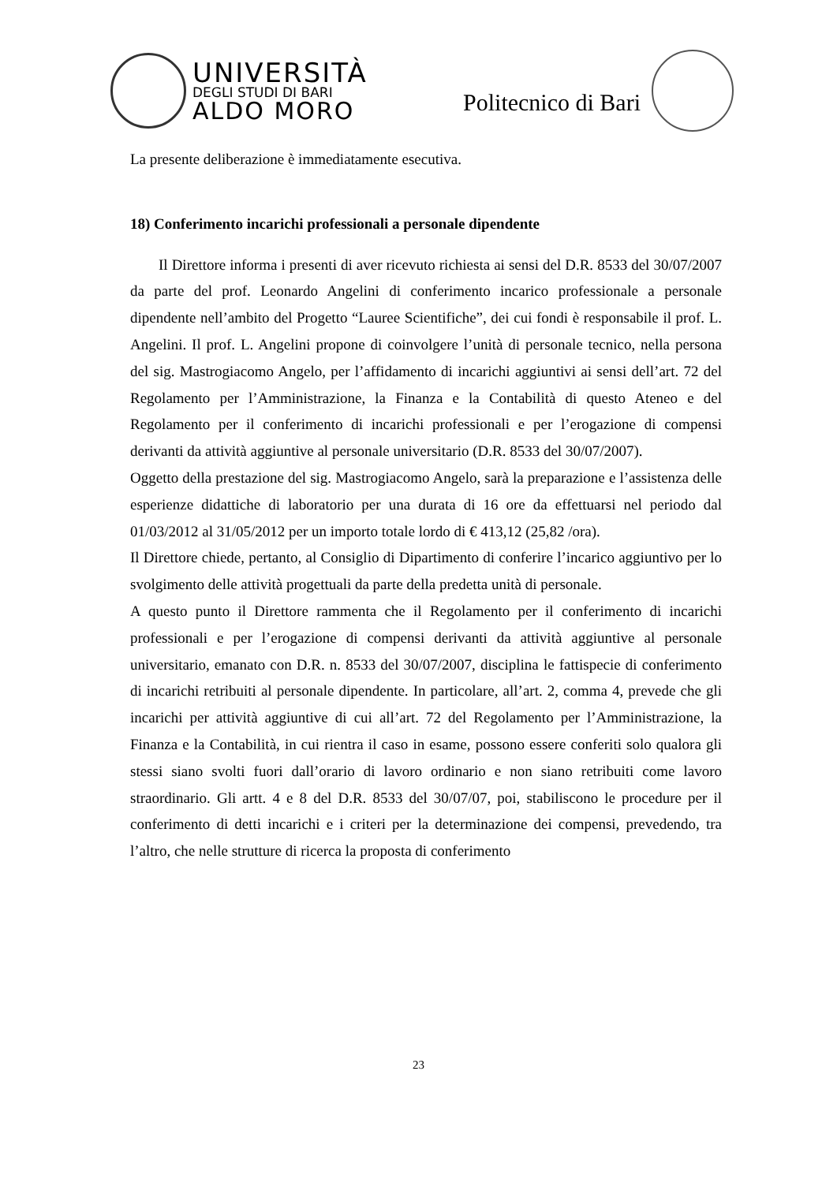UNIVERSITÀ
DEGLI STUDI DI BARI
ALDO MORO
Politecnico di Bari
La presente deliberazione è immediatamente esecutiva.
18) Conferimento incarichi professionali a personale dipendente
Il Direttore informa i presenti di aver ricevuto richiesta ai sensi del D.R. 8533 del 30/07/2007 da parte del prof. Leonardo Angelini di conferimento incarico professionale a personale dipendente nell’ambito del Progetto “Lauree Scientifiche”, dei cui fondi è responsabile il prof. L. Angelini. Il prof. L. Angelini propone di coinvolgere l’unità di personale tecnico, nella persona del sig. Mastrogiacomo Angelo, per l’affidamento di incarichi aggiuntivi ai sensi dell’art. 72 del Regolamento per l’Amministrazione, la Finanza e la Contabilità di questo Ateneo e del Regolamento per il conferimento di incarichi professionali e per l’erogazione di compensi derivanti da attività aggiuntive al personale universitario (D.R. 8533 del 30/07/2007).
Oggetto della prestazione del sig. Mastrogiacomo Angelo, sarà la preparazione e l’assistenza delle esperienze didattiche di laboratorio per una durata di 16 ore da effettuarsi nel periodo dal 01/03/2012 al 31/05/2012 per un importo totale lordo di € 413,12 (25,82 /ora).
Il Direttore chiede, pertanto, al Consiglio di Dipartimento di conferire l’incarico aggiuntivo per lo svolgimento delle attività progettuali da parte della predetta unità di personale.
A questo punto il Direttore rammenta che il Regolamento per il conferimento di incarichi professionali e per l’erogazione di compensi derivanti da attività aggiuntive al personale universitario, emanato con D.R. n. 8533 del 30/07/2007, disciplina le fattispecie di conferimento di incarichi retribuiti al personale dipendente. In particolare, all’art. 2, comma 4, prevede che gli incarichi per attività aggiuntive di cui all’art. 72 del Regolamento per l’Amministrazione, la Finanza e la Contabilità, in cui rientra il caso in esame, possono essere conferiti solo qualora gli stessi siano svolti fuori dall’orario di lavoro ordinario e non siano retribuiti come lavoro straordinario. Gli artt. 4 e 8 del D.R. 8533 del 30/07/07, poi, stabiliscono le procedure per il conferimento di detti incarichi e i criteri per la determinazione dei compensi, prevedendo, tra l’altro, che nelle strutture di ricerca la proposta di conferimento
23